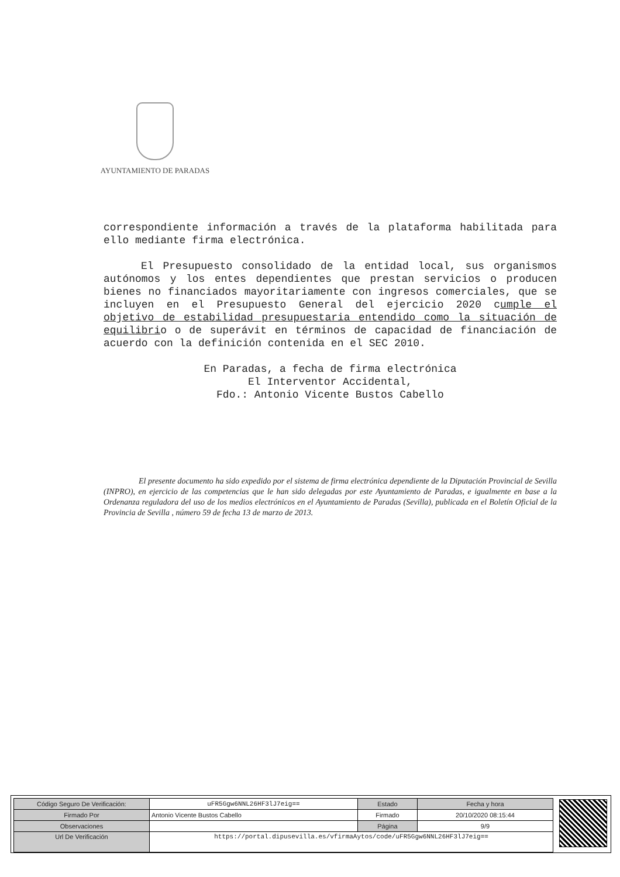AYUNTAMIENTO DE PARADAS
correspondiente información a través de la plataforma habilitada para ello mediante firma electrónica.
El Presupuesto consolidado de la entidad local, sus organismos autónomos y los entes dependientes que prestan servicios o producen bienes no financiados mayoritariamente con ingresos comerciales, que se incluyen en el Presupuesto General del ejercicio 2020 cumple el objetivo de estabilidad presupuestaria entendido como la situación de equilibrio o de superávit en términos de capacidad de financiación de acuerdo con la definición contenida en el SEC 2010.
En Paradas, a fecha de firma electrónica
El Interventor Accidental,
Fdo.: Antonio Vicente Bustos Cabello
El presente documento ha sido expedido por el sistema de firma electrónica dependiente de la Diputación Provincial de Sevilla (INPRO), en ejercicio de las competencias que le han sido delegadas por este Ayuntamiento de Paradas, e igualmente en base a la Ordenanza reguladora del uso de los medios electrónicos en el Ayuntamiento de Paradas (Sevilla), publicada en el Boletín Oficial de la Provincia de Sevilla , número 59 de fecha 13 de marzo de 2013.
| Código Seguro De Verificación: | uFR5Ggw6NNL26HF3lJ7eig== | Estado | Fecha y hora |
| Firmado Por | Antonio Vicente Bustos Cabello | Firmado | 20/10/2020 08:15:44 |
| Observaciones | | Página | 9/9 |
| Url De Verificación | https://portal.dipusevilla.es/vfirmaAytos/code/uFR5Ggw6NNL26HF3lJ7eig== | | |